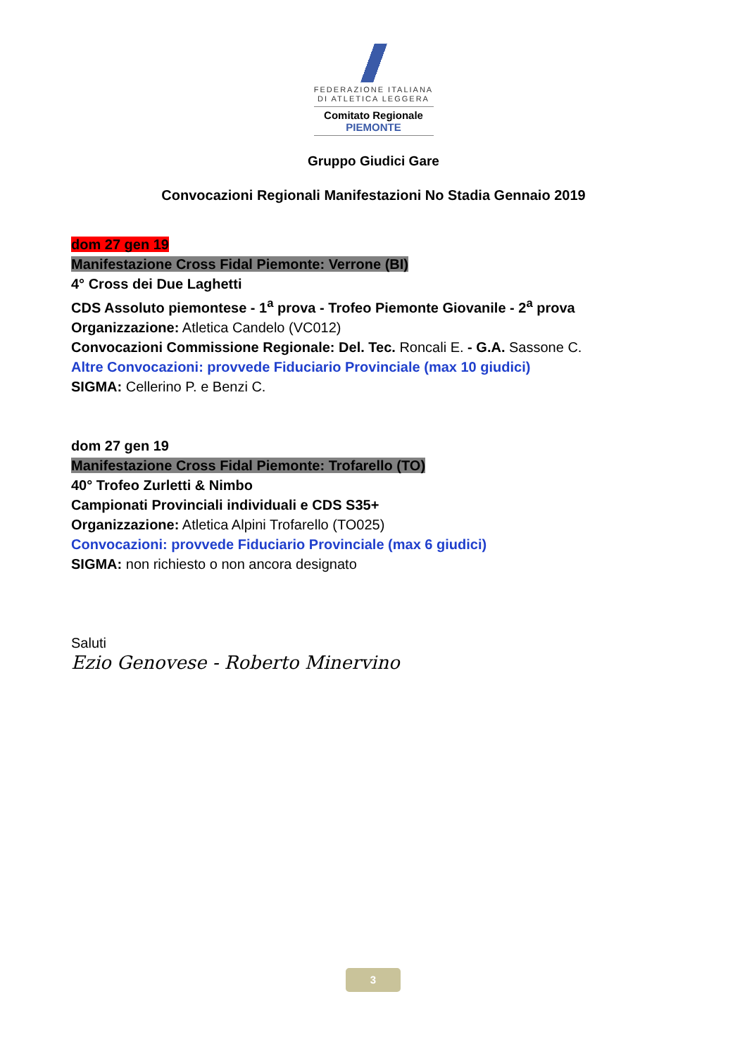FEDERAZIONE ITALIANA
DI ATLETICA LEGGERA
Comitato Regionale PIEMONTE
Gruppo Giudici Gare
Convocazioni Regionali Manifestazioni No Stadia Gennaio 2019
dom 27 gen 19
Manifestazione Cross Fidal Piemonte: Verrone (BI)
4° Cross dei Due Laghetti
CDS Assoluto piemontese - 1<sup>a</sup> prova - Trofeo Piemonte Giovanile - 2<sup>a</sup> prova
Organizzazione: Atletica Candelo (VC012)
Convocazioni Commissione Regionale: Del. Tec. Roncali E. - G.A. Sassone C.
Altre Convocazioni: provvede Fiduciario Provinciale (max 10 giudici)
SIGMA: Cellerino P. e Benzi C.
dom 27 gen 19
Manifestazione Cross Fidal Piemonte: Trofarello (TO)
40° Trofeo Zurletti & Nimbo
Campionati Provinciali individuali e CDS S35+
Organizzazione: Atletica Alpini Trofarello (TO025)
Convocazioni: provvede Fiduciario Provinciale (max 6 giudici)
SIGMA: non richiesto o non ancora designato
Saluti
Ezio Genovese - Roberto Minervino
3